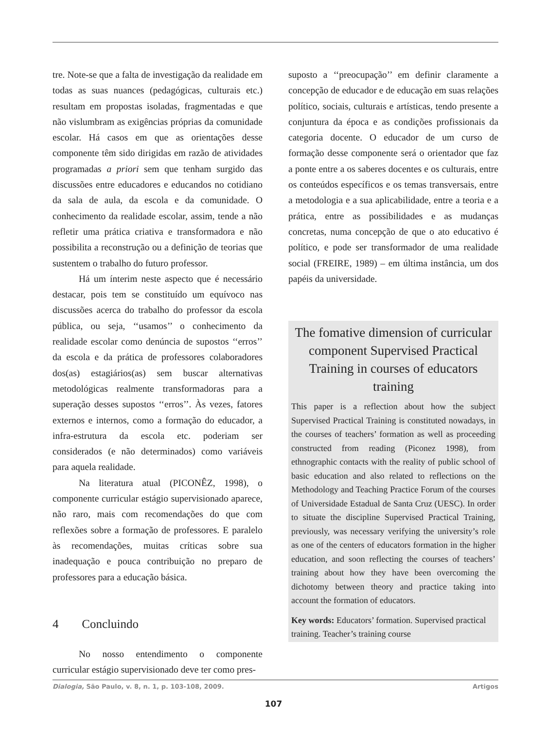tre. Note-se que a falta de investigação da realidade em todas as suas nuances (pedagógicas, culturais etc.) resultam em propostas isoladas, fragmentadas e que não vislumbram as exigências próprias da comunidade escolar. Há casos em que as orientações desse componente têm sido dirigidas em razão de atividades programadas a priori sem que tenham surgido das discussões entre educadores e educandos no cotidiano da sala de aula, da escola e da comunidade. O conhecimento da realidade escolar, assim, tende a não refletir uma prática criativa e transformadora e não possibilita a reconstrução ou a definição de teorias que sustentem o trabalho do futuro professor.
Há um ínterim neste aspecto que é necessário destacar, pois tem se constituído um equívoco nas discussões acerca do trabalho do professor da escola pública, ou seja, ‘‘usamos’’ o conhecimento da realidade escolar como denúncia de supostos ‘‘erros’’ da escola e da prática de professores colaboradores dos(as) estagiários(as) sem buscar alternativas metodológicas realmente transformadoras para a superação desses supostos ‘‘erros’’. Às vezes, fatores externos e internos, como a formação do educador, a infra-estrutura da escola etc. poderiam ser considerados (e não determinados) como variáveis para aquela realidade.
Na literatura atual (PICONÊZ, 1998), o componente curricular estágio supervisionado aparece, não raro, mais com recomendações do que com reflexões sobre a formação de professores. E paralelo às recomendações, muitas críticas sobre sua inadequação e pouca contribuição no preparo de professores para a educação básica.
4 Concluindo
No nosso entendimento o componente curricular estágio supervisionado deve ter como pres-
suposto a ‘‘preocupação’’ em definir claramente a concepção de educador e de educação em suas relações político, sociais, culturais e artísticas, tendo presente a conjuntura da época e as condições profissionais da categoria docente. O educador de um curso de formação desse componente será o orientador que faz a ponte entre a os saberes docentes e os culturais, entre os conteúdos específicos e os temas transversais, entre a metodologia e a sua aplicabilidade, entre a teoria e a prática, entre as possibilidades e as mudanças concretas, numa concepção de que o ato educativo é político, e pode ser transformador de uma realidade social (FREIRE, 1989) – em última instância, um dos papéis da universidade.
The fomative dimension of curricular component Supervised Practical Training in courses of educators training
This paper is a reflection about how the subject Supervised Practical Training is constituted nowadays, in the courses of teachers’ formation as well as proceeding constructed from reading (Piconez 1998), from ethnographic contacts with the reality of public school of basic education and also related to reflections on the Methodology and Teaching Practice Forum of the courses of Universidade Estadual de Santa Cruz (UESC). In order to situate the discipline Supervised Practical Training, previously, was necessary verifying the university’s role as one of the centers of educators formation in the higher education, and soon reflecting the courses of teachers’ training about how they have been overcoming the dichotomy between theory and practice taking into account the formation of educators.
Key words: Educators’ formation. Supervised practical training. Teacher’s training course
Dialogia, São Paulo, v. 8, n. 1, p. 103-108, 2009. Artigos
107